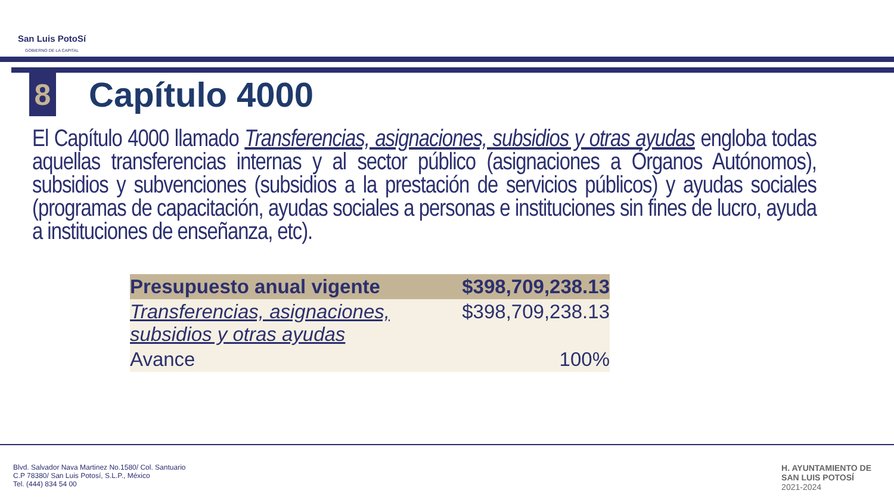San Luis PotoSí
GOBIERNO DE LA CAPITAL
8
Capítulo 4000
El Capítulo 4000 llamado Transferencias, asignaciones, subsidios y otras ayudas engloba todas aquellas transferencias internas y al sector público (asignaciones a Órganos Autónomos), subsidios y subvenciones (subsidios a la prestación de servicios públicos) y ayudas sociales (programas de capacitación, ayudas sociales a personas e instituciones sin fines de lucro, ayuda a instituciones de enseñanza, etc).
| Presupuesto anual vigente | $398,709,238.13 |
| Transferencias, asignaciones, subsidios y otras ayudas | $398,709,238.13 |
| Avance | 100% |
Blvd. Salvador Nava Martinez No.1580/ Col. Santuario
C.P 78380/ San Luis Potosí, S.L.P., México
Tel. (444) 834 54 00
H. AYUNTAMIENTO DE
SAN LUIS POTOSÍ
2021-2024